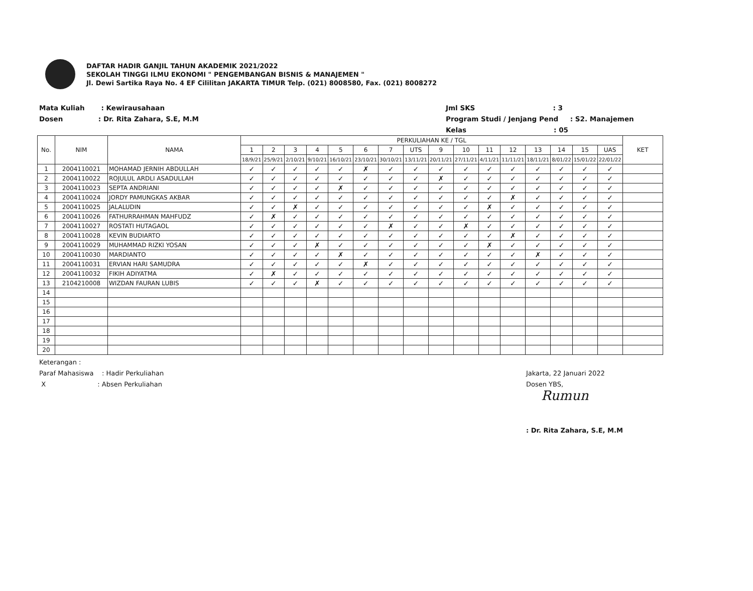DAFTAR HADIR GANJIL TAHUN AKADEMIK 2021/2022
SEKOLAH TINGGI ILMU EKONOMI " PENGEMBANGAN BISNIS & MANAJEMEN "
Jl. Dewi Sartika Raya No. 4 EF Cililitan JAKARTA TIMUR Telp. (021) 8008580, Fax. (021) 8008272
Mata Kuliah : Kewirausahaan
Dosen : Dr. Rita Zahara, S.E, M.M
Jml SKS : 3
Program Studi / Jenjang Pend : S2. Manajemen
Kelas : 05
| No. | NIM | NAMA | PERKULIAHAN KE / TGL | | | | | | | | | | | | | | | | KET |
| --- | --- | --- | --- | --- | --- | --- | --- | --- | --- | --- | --- | --- | --- | --- | --- | --- | --- | --- | --- |
| | | | 1 | 2 | 3 | 4 | 5 | 6 | 7 | UTS | 9 | 10 | 11 | 12 | 13 | 14 | 15 | UAS | |
| | | | 18/9/21 | 25/9/21 | 2/10/21 | 9/10/21 | 16/10/21 | 23/10/21 | 30/10/21 | 13/11/21 | 20/11/21 | 27/11/21 | 4/11/21 | 11/11/21 | 18/11/21 | 8/01/22 | 15/01/22 | 22/01/22 | |
| 1 | 2004110021 | MOHAMAD JERNIH ABDULLAH | ✓ | ✓ | ✓ | ✓ | ✓ | ✗ | ✓ | ✓ | ✓ | ✓ | ✓ | ✓ | ✓ | ✓ | ✓ | ✓ | |
| 2 | 2004110022 | ROJULUL ARDLI ASADULLAH | ✓ | ✓ | ✓ | ✓ | ✓ | ✓ | ✓ | ✓ | ✗ | ✓ | ✓ | ✓ | ✓ | ✓ | ✓ | ✓ | |
| 3 | 2004110023 | SEPTA ANDRIANI | ✓ | ✓ | ✓ | ✓ | ✗ | ✓ | ✓ | ✓ | ✓ | ✓ | ✓ | ✓ | ✓ | ✓ | ✓ | ✓ | |
| 4 | 2004110024 | JORDY PAMUNGKAS AKBAR | ✓ | ✓ | ✓ | ✓ | ✓ | ✓ | ✓ | ✓ | ✓ | ✓ | ✓ | ✗ | ✓ | ✓ | ✓ | ✓ | |
| 5 | 2004110025 | JALALUDIN | ✓ | ✓ | ✗ | ✓ | ✓ | ✓ | ✓ | ✓ | ✓ | ✓ | ✗ | ✓ | ✓ | ✓ | ✓ | ✓ | |
| 6 | 2004110026 | FATHURRAHMAN MAHFUDZ | ✓ | ✗ | ✓ | ✓ | ✓ | ✓ | ✓ | ✓ | ✓ | ✓ | ✓ | ✓ | ✓ | ✓ | ✓ | ✓ | |
| 7 | 2004110027 | ROSTATI HUTAGAOL | ✓ | ✓ | ✓ | ✓ | ✓ | ✓ | ✗ | ✓ | ✓ | ✗ | ✓ | ✓ | ✓ | ✓ | ✓ | ✓ | |
| 8 | 2004110028 | KEVIN BUDIARTO | ✓ | ✓ | ✓ | ✓ | ✓ | ✓ | ✓ | ✓ | ✓ | ✓ | ✓ | ✗ | ✓ | ✓ | ✓ | ✓ | |
| 9 | 2004110029 | MUHAMMAD RIZKI YOSAN | ✓ | ✓ | ✓ | ✗ | ✓ | ✓ | ✓ | ✓ | ✓ | ✓ | ✗ | ✓ | ✓ | ✓ | ✓ | ✓ | |
| 10 | 2004110030 | MARDIANTO | ✓ | ✓ | ✓ | ✓ | ✗ | ✓ | ✓ | ✓ | ✓ | ✓ | ✓ | ✓ | ✗ | ✓ | ✓ | ✓ | |
| 11 | 2004110031 | ERVIAN HARI SAMUDRA | ✓ | ✓ | ✓ | ✓ | ✓ | ✗ | ✓ | ✓ | ✓ | ✓ | ✓ | ✓ | ✓ | ✓ | ✓ | ✓ | |
| 12 | 2004110032 | FIKIH ADIYATMA | ✓ | ✗ | ✓ | ✓ | ✓ | ✓ | ✓ | ✓ | ✓ | ✓ | ✓ | ✓ | ✓ | ✓ | ✓ | ✓ | |
| 13 | 2104210008 | WIZDAN FAURAN LUBIS | ✓ | ✓ | ✓ | ✗ | ✓ | ✓ | ✓ | ✓ | ✓ | ✓ | ✓ | ✓ | ✓ | ✓ | ✓ | ✓ | |
| 14 | | | | | | | | | | | | | | | | | | | |
| 15 | | | | | | | | | | | | | | | | | | | |
| 16 | | | | | | | | | | | | | | | | | | | |
| 17 | | | | | | | | | | | | | | | | | | | |
| 18 | | | | | | | | | | | | | | | | | | | |
| 19 | | | | | | | | | | | | | | | | | | | |
| 20 | | | | | | | | | | | | | | | | | | | |
Keterangan :
Paraf Mahasiswa : Hadir Perkuliahan
X : Absen Perkuliahan
Jakarta, 22 Januari 2022
Dosen YBS,
Rumun
: Dr. Rita Zahara, S.E, M.M